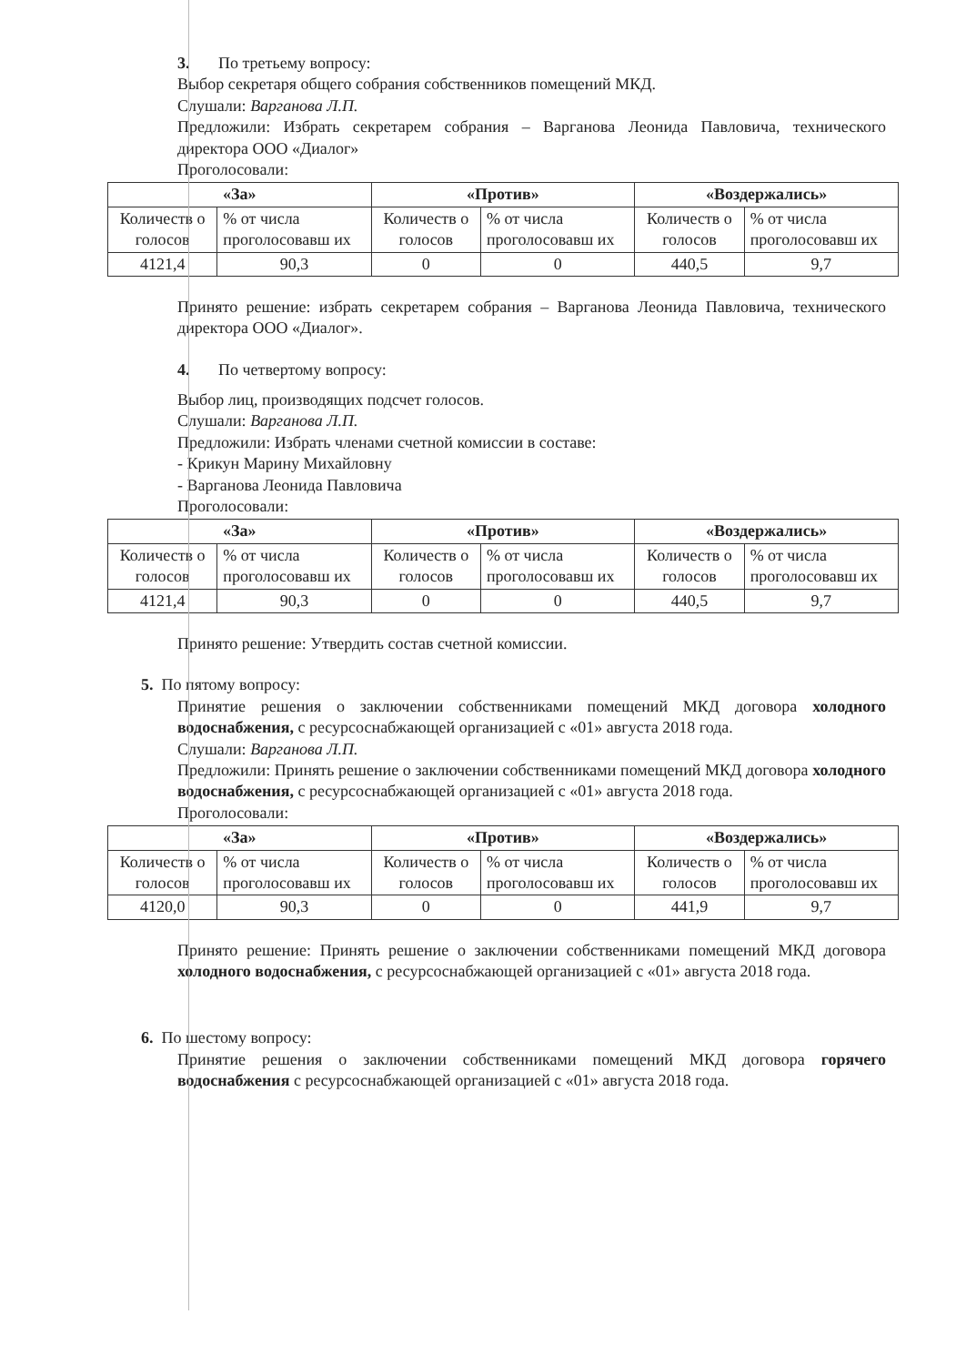3. По третьему вопросу:
Выбор секретаря общего собрания собственников помещений МКД.
Слушали: Варганова Л.П.
Предложили: Избрать секретарем собрания – Варганова Леонида Павловича, технического директора ООО «Диалог»
Проголосовали:
| «За» | | «Против» | | «Воздержались» | |
| --- | --- | --- | --- | --- | --- |
| Количеств о голосов | % от числа проголосовавш их | Количеств о голосов | % от числа проголосовавш их | Количеств о голосов | % от числа проголосовавш их |
| 4121,4 | 90,3 | 0 | 0 | 440,5 | 9,7 |
Принято решение: избрать секретарем собрания – Варганова Леонида Павловича, технического директора ООО «Диалог».
4. По четвертому вопросу:
Выбор лиц, производящих подсчет голосов.
Слушали: Варганова Л.П.
Предложили: Избрать членами счетной комиссии в составе:
- Крикун Марину Михайловну
- Варганова Леонида Павловича
Проголосовали:
| «За» | | «Против» | | «Воздержались» | |
| --- | --- | --- | --- | --- | --- |
| Количеств о голосов | % от числа проголосовавш их | Количеств о голосов | % от числа проголосовавш их | Количеств о голосов | % от числа проголосовавш их |
| 4121,4 | 90,3 | 0 | 0 | 440,5 | 9,7 |
Принято решение: Утвердить состав счетной комиссии.
5. По пятому вопросу:
Принятие решения о заключении собственниками помещений МКД договора холодного водоснабжения, с ресурсоснабжающей организацией с «01» августа 2018 года.
Слушали: Варганова Л.П.
Предложили: Принять решение о заключении собственниками помещений МКД договора холодного водоснабжения, с ресурсоснабжающей организацией с «01» августа 2018 года.
Проголосовали:
| «За» | | «Против» | | «Воздержались» | |
| --- | --- | --- | --- | --- | --- |
| Количеств о голосов | % от числа проголосовавш их | Количеств о голосов | % от числа проголосовавш их | Количеств о голосов | % от числа проголосовавш их |
| 4120,0 | 90,3 | 0 | 0 | 441,9 | 9,7 |
Принято решение: Принять решение о заключении собственниками помещений МКД договора холодного водоснабжения, с ресурсоснабжающей организацией с «01» августа 2018 года.
6. По шестому вопросу:
Принятие решения о заключении собственниками помещений МКД договора горячего водоснабжения с ресурсоснабжающей организацией с «01» августа 2018 года.